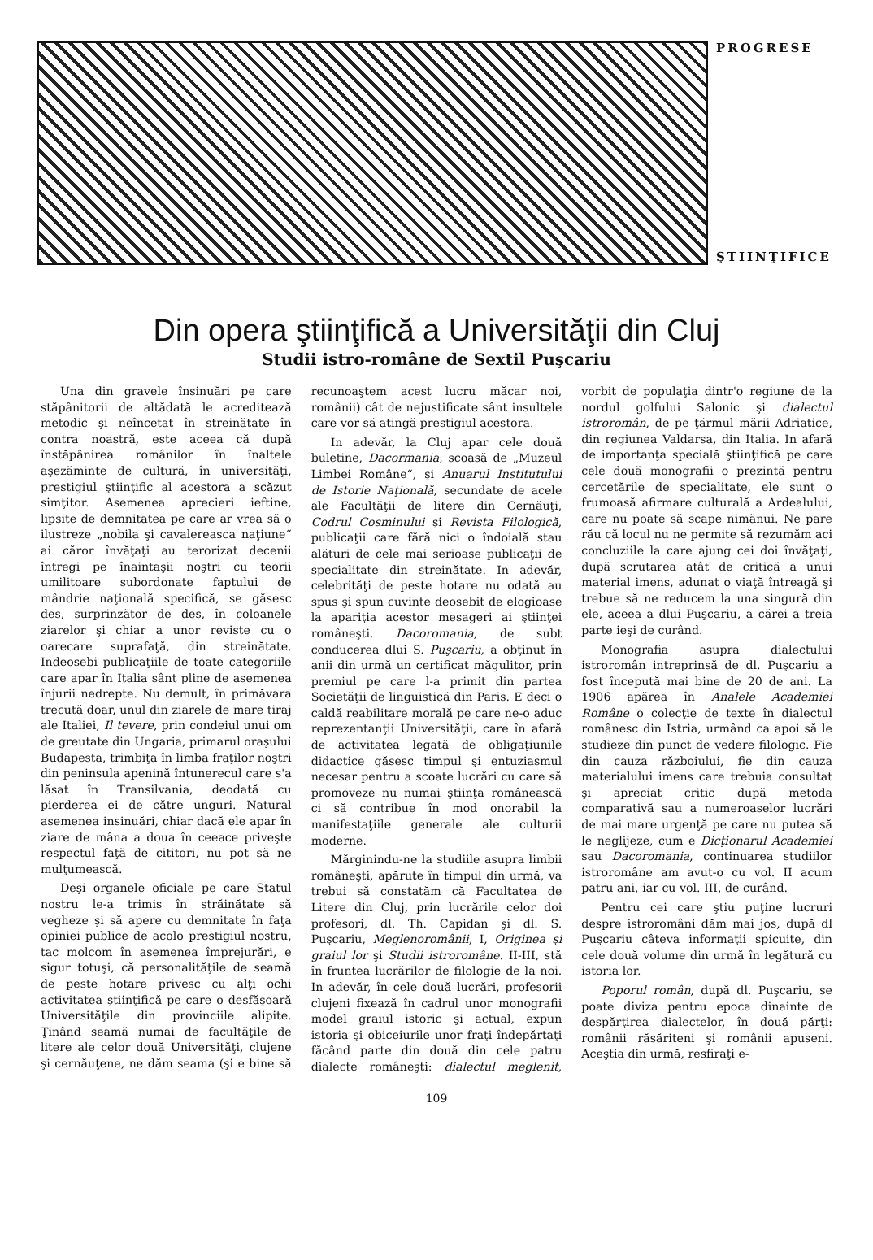PROGRESE
ŞTIINŢIFICE
Din opera ştiinţifică a Universităţii din Cluj
Studii istro-române de Sextil Puşcariu
Una din gravele însinuări pe care stăpânitorii de altădată le acreditează metodic şi neîncetat în streinătate în contra noastră, este aceea că după înstăpânirea românilor în înaltele aşezăminte de cultură, în universităţi, prestigiul ştiinţific al acestora a scăzut simţitor. Asemenea aprecieri ieftine, lipsite de demnitatea pe care ar vrea să o ilustreze „nobila şi cavalereasca naţiune“ ai căror învăţaţi au terorizat decenii întregi pe înaintaşii noştri cu teorii umilitoare subordonate faptului de mândrie naţională specifică, se găsesc des, surprinzător de des, în coloanele ziarelor şi chiar a unor reviste cu o oarecare suprafaţă, din streinătate. Indeosebi publicaţiile de toate categoriile care apar în Italia sânt pline de asemenea înjurii nedrepte. Nu demult, în primăvara trecută doar, unul din ziarele de mare tiraj ale Italiei, Il tevere, prin condeiul unui om de greutate din Ungaria, primarul oraşului Budapesta, trimbiţa în limba fraţilor noştri din peninsula apenină întunerecul care s'a lăsat în Transilvania, deodată cu pierderea ei de către unguri. Natural asemenea insinuări, chiar dacă ele apar în ziare de mâna a doua în ceeace priveşte respectul faţă de cititori, nu pot să ne mulţumească.
Deşi organele oficiale pe care Statul nostru le-a trimis în străinătate să vegheze şi să apere cu demnitate în faţa opiniei publice de acolo prestigiul nostru, tac molcom în asemenea împrejurări, e sigur totuşi, că personalităţile de seamă de peste hotare privesc cu alţi ochi activitatea ştiinţifică pe care o desfăşoară Universităţile din provinciile alipite. Ţinând seamă numai de facultăţile de litere ale celor două Universităţi, clujene şi cernăuţene, ne dăm seama (şi e bine să recunoaştem acest lucru măcar noi, românii) cât de nejustificate sânt insultele care vor să atingă prestigiul acestora.
In adevăr, la Cluj apar cele două buletine, Dacormania, scoasă de „Muzeul Limbei Române“, şi Anuarul Institutului de Istorie Naţională, secundate de acele ale Facultăţii de litere din Cernăuţi, Codrul Cosminului şi Revista Filologică, publicaţii care fără nici o îndoială stau alături de cele mai serioase publicaţii de specialitate din streinătate. In adevăr, celebrităţi de peste hotare nu odată au spus şi spun cuvinte deosebit de elogioase la apariţia acestor mesageri ai ştiinţei româneşti. Dacoromania, de subt conducerea dlui S. Puşcariu, a obţinut în anii din urmă un certificat măgulitor, prin premiul pe care l-a primit din partea Societăţii de linguistică din Paris. E deci o caldă reabilitare morală pe care ne-o aduc reprezentanţii Universităţii, care în afară de activitatea legată de obligaţiunile didactice găsesc timpul şi entuziasmul necesar pentru a scoate lucrări cu care să promoveze nu numai ştiinţa românească ci să contribue în mod onorabil la manifestaţiile generale ale culturii moderne.
Mărginindu-ne la studiile asupra limbii româneşti, apărute în timpul din urmă, va trebui să constatăm că Facultatea de Litere din Cluj, prin lucrările celor doi profesori, dl. Th. Capidan şi dl. S. Puşcariu, Meglenoromânii, I, Originea şi graiul lor şi Studii istroromâne. II-III, stă în fruntea lucrărilor de filologie de la noi. In adevăr, în cele două lucrări, profesorii clujeni fixează în cadrul unor monografii model graiul istoric şi actual, expun istoria şi obiceiurile unor fraţi îndepărtaţi făcând parte din două din cele patru dialecte româneşti: dialectul meglenit, vorbit de populaţia dintr'o regiune de la nordul golfului Salonic şi dialectul istroromân, de pe ţărmul mării Adriatice, din regiunea Valdarsa, din Italia. In afară de importanţa specială ştiinţifică pe care cele două monografii o prezintă pentru cercetările de specialitate, ele sunt o frumoasă afirmare culturală a Ardealului, care nu poate să scape nimănui. Ne pare rău că locul nu ne permite să rezumăm aci concluziile la care ajung cei doi învăţaţi, după scrutarea atât de critică a unui material imens, adunat o viaţă întreagă şi trebue să ne reducem la una singură din ele, aceea a dlui Puşcariu, a cărei a treia parte ieşi de curând.
Monografia asupra dialectului istroromân intreprinsă de dl. Puşcariu a fost începută mai bine de 20 de ani. La 1906 apărea în Analele Academiei Române o colecţie de texte în dialectul românesc din Istria, urmând ca apoi să le studieze din punct de vedere filologic. Fie din cauza războiului, fie din cauza materialului imens care trebuia consultat şi apreciat critic după metoda comparativă sau a numeroaselor lucrări de mai mare urgenţă pe care nu putea să le neglijeze, cum e Dicţionarul Academiei sau Dacoromania, continuarea studiilor istroromâne am avut-o cu vol. II acum patru ani, iar cu vol. III, de curând.
Pentru cei care ştiu puţine lucruri despre istroromâni dăm mai jos, după dl Puşcariu câteva informaţii spicuite, din cele două volume din urmă în legătură cu istoria lor.
Poporul român, după dl. Puşcariu, se poate diviza pentru epoca dinainte de despărţirea dialectelor, în două părţi: românii răsăriteni şi românii apuseni. Aceştia din urmă, resfiraţi e-
109